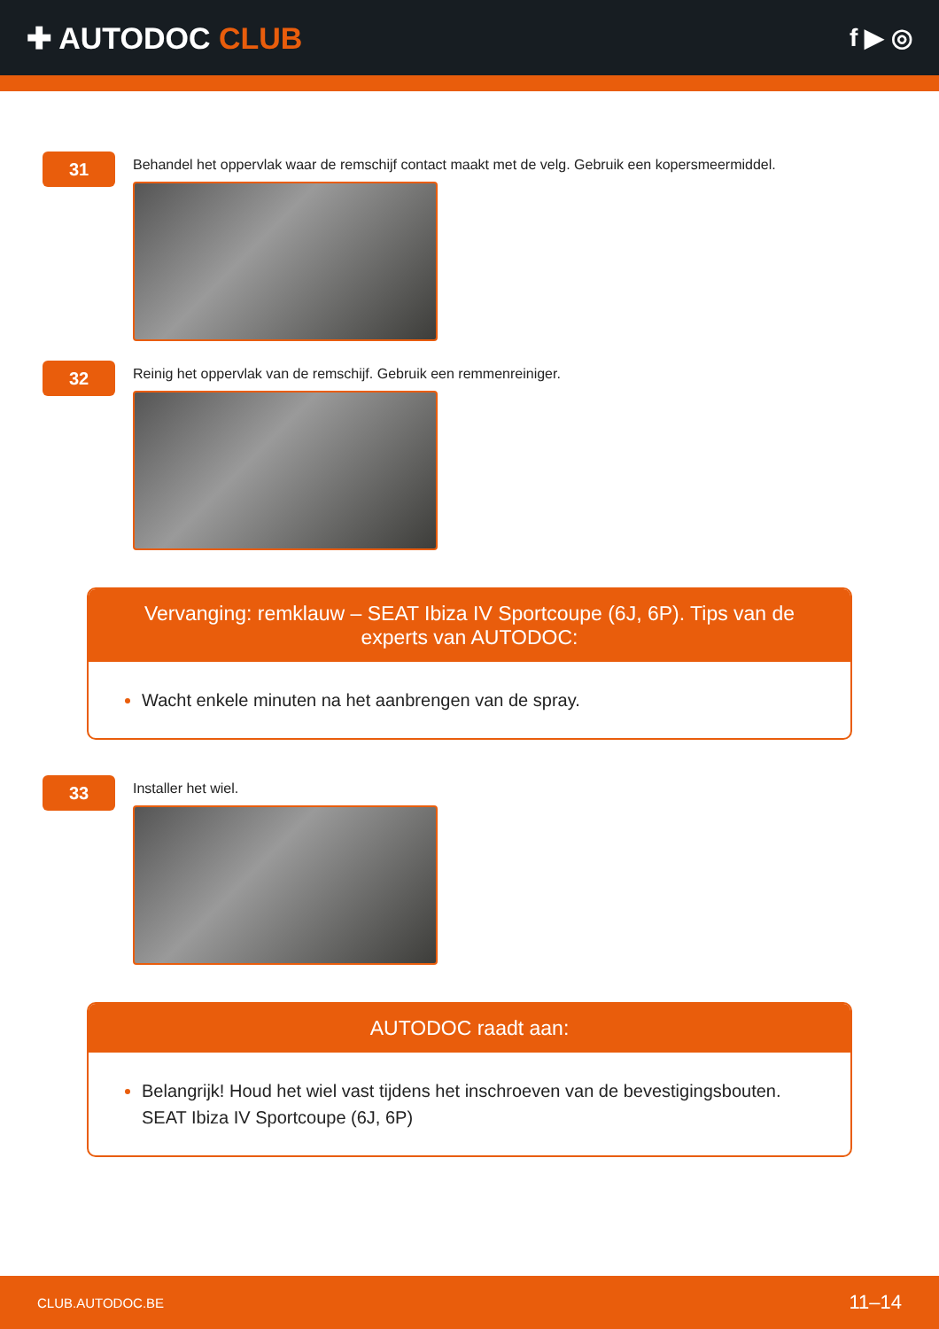✚ AUTODOC CLUB
f ▶ ◎
31
Behandel het oppervlak waar de remschijf contact maakt met de velg. Gebruik een kopersmeermiddel.
32
Reinig het oppervlak van de remschijf. Gebruik een remmenreiniger.
Vervanging: remklauw – SEAT Ibiza IV Sportcoupe (6J, 6P). Tips van de experts van AUTODOC:
Wacht enkele minuten na het aanbrengen van de spray.
33
Installer het wiel.
AUTODOC raadt aan:
Belangrijk! Houd het wiel vast tijdens het inschroeven van de bevestigingsbouten. SEAT Ibiza IV Sportcoupe (6J, 6P)
CLUB.AUTODOC.BE 11–14